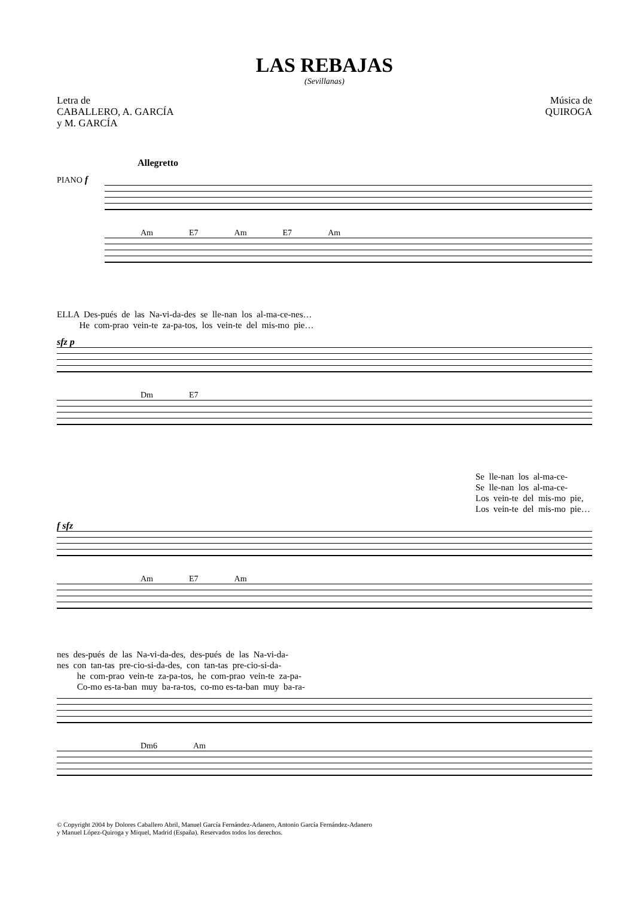LAS REBAJAS
(Sevillanas)
Letra de
CABALLERO, A. GARCÍA
y M. GARCÍA
Música de
QUIROGA
Allegretto
PIANO f
Am E7 Am E7 Am
ELLA Des-pués de las Na-vi-da-des se lle-nan los al-ma-ce-nes… He com-prao vein-te za-pa-tos, los vein-te del mis-mo pie…
sfz p
Dm E7
Se lle-nan los al-ma-ce- Se lle-nan los al-ma-ce- Los vein-te del mis-mo pie, Los vein-te del mis-mo pie…
f sfz
Am E7 Am
nes des-pués de las Na-vi-da-des, des-pués de las Na-vi-da- nes con tan-tas pre-cio-si-da-des, con tan-tas pre-cio-si-da- he com-prao vein-te za-pa-tos, he com-prao vein-te za-pa- Co-mo es-ta-ban muy ba-ra-tos, co-mo es-ta-ban muy ba-ra-
Dm6 Am
© Copyright 2004 by Dolores Caballero Abril, Manuel García Fernández-Adanero, Antonio García Fernández-Adanero
y Manuel López-Quiroga y Miquel, Madrid (España). Reservados todos los derechos.